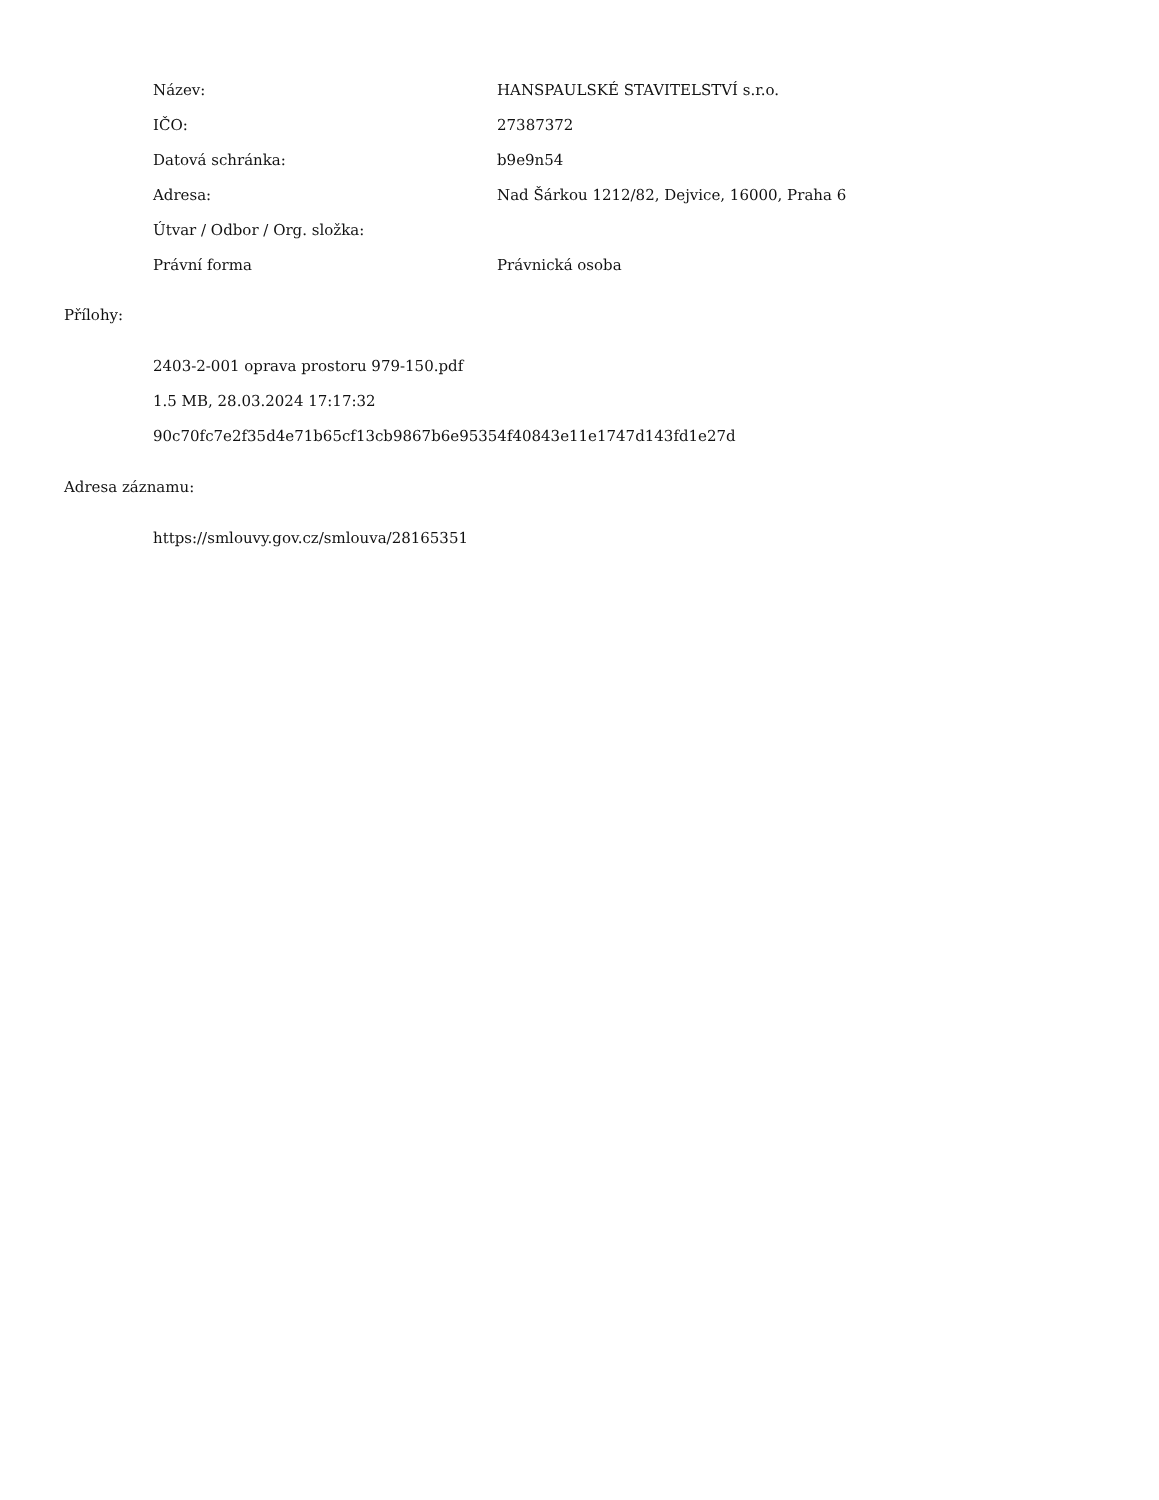| Název: | HANSPAULSKÉ STAVITELSTVÍ s.r.o. |
| IČO: | 27387372 |
| Datová schránka: | b9e9n54 |
| Adresa: | Nad Šárkou 1212/82, Dejvice, 16000, Praha 6 |
| Útvar / Odbor / Org. složka: | |
| Právní forma | Právnická osoba |
Přílohy:
2403-2-001 oprava prostoru 979-150.pdf
1.5 MB, 28.03.2024 17:17:32
90c70fc7e2f35d4e71b65cf13cb9867b6e95354f40843e11e1747d143fd1e27d
Adresa záznamu:
https://smlouvy.gov.cz/smlouva/28165351